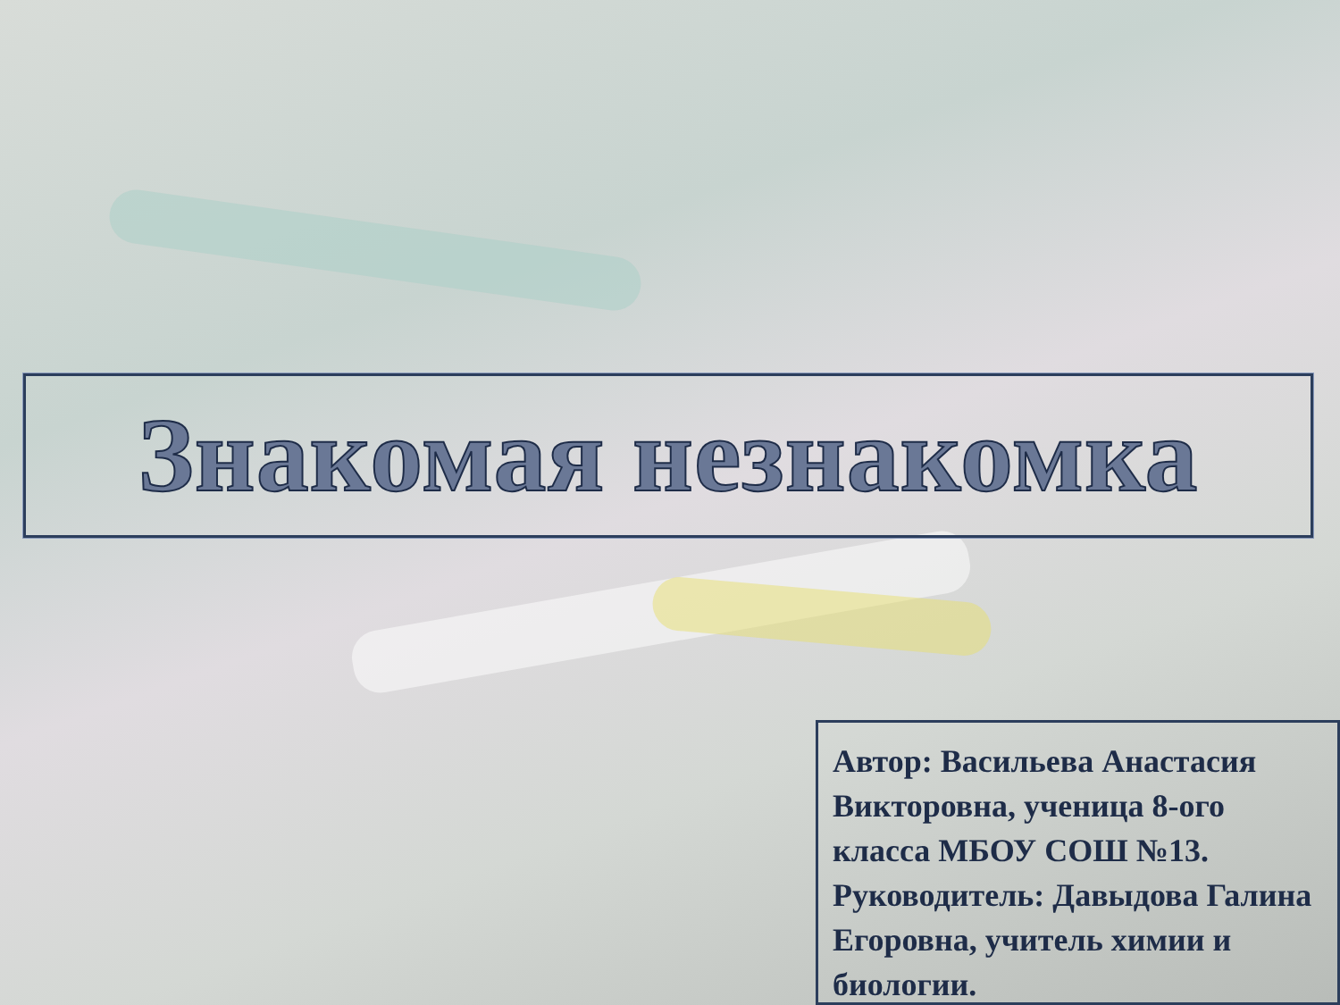Знакомая незнакомка
Автор: Васильева Анастасия Викторовна, ученица 8-ого класса МБОУ СОШ №13. Руководитель: Давыдова Галина Егоровна, учитель химии и биологии.